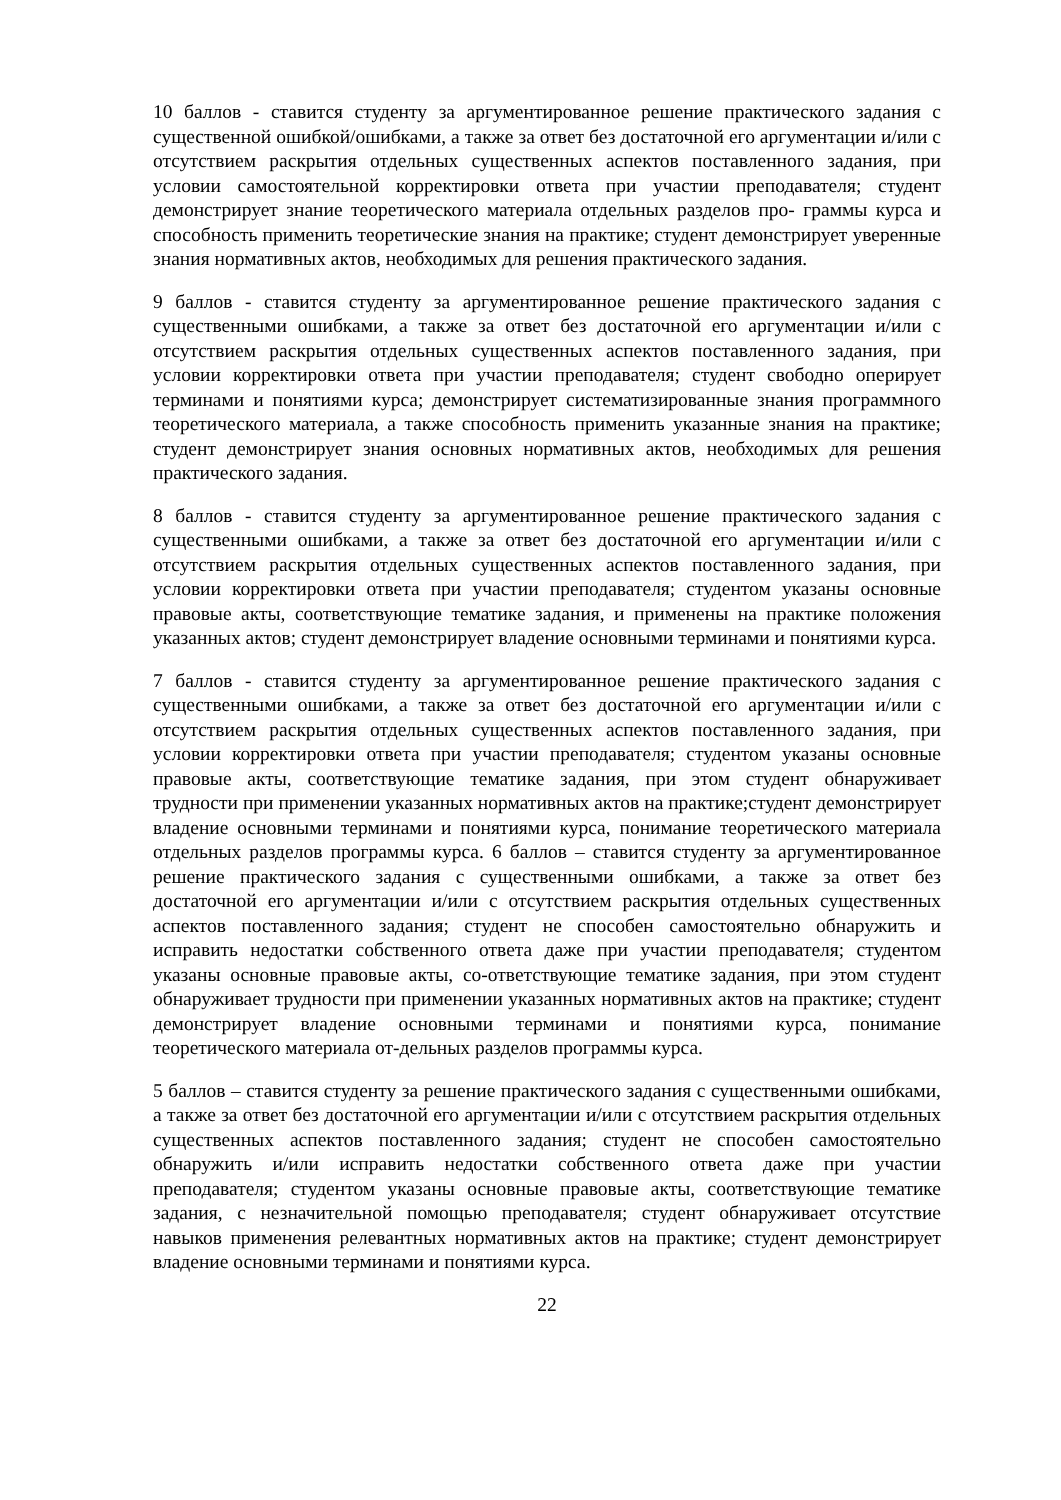10 баллов - ставится студенту за аргументированное решение практического задания с существенной ошибкой/ошибками, а также за ответ без достаточной его аргументации и/или с отсутствием раскрытия отдельных существенных аспектов поставленного задания, при условии самостоятельной корректировки ответа при участии преподавателя; студент демонстрирует знание теоретического материала отдельных разделов про- граммы курса и способность применить теоретические знания на практике; студент демонстрирует уверенные знания нормативных актов, необходимых для решения практического задания.
9 баллов - ставится студенту за аргументированное решение практического задания с существенными ошибками, а также за ответ без достаточной его аргументации и/или с отсутствием раскрытия отдельных существенных аспектов поставленного задания, при условии корректировки ответа при участии преподавателя; студент свободно оперирует терминами и понятиями курса; демонстрирует систематизированные знания программного теоретического материала, а также способность применить указанные знания на практике; студент демонстрирует знания основных нормативных актов, необходимых для решения практического задания.
8 баллов - ставится студенту за аргументированное решение практического задания с существенными ошибками, а также за ответ без достаточной его аргументации и/или с отсутствием раскрытия отдельных существенных аспектов поставленного задания, при условии корректировки ответа при участии преподавателя; студентом указаны основные правовые акты, соответствующие тематике задания, и применены на практике положения указанных актов; студент демонстрирует владение основными терминами и понятиями курса.
7 баллов - ставится студенту за аргументированное решение практического задания с существенными ошибками, а также за ответ без достаточной его аргументации и/или с отсутствием раскрытия отдельных существенных аспектов поставленного задания, при условии корректировки ответа при участии преподавателя; студентом указаны основные правовые акты, соответствующие тематике задания, при этом студент обнаруживает трудности при применении указанных нормативных актов на практике;студент демонстрирует владение основными терминами и понятиями курса, понимание теоретического материала отдельных разделов программы курса. 6 баллов – ставится студенту за аргументированное решение практического задания с существенными ошибками, а также за ответ без достаточной его аргументации и/или с отсутствием раскрытия отдельных существенных аспектов поставленного задания; студент не способен самостоятельно обнаружить и исправить недостатки собственного ответа даже при участии преподавателя; студентом указаны основные правовые акты, со-ответствующие тематике задания, при этом студент обнаруживает трудности при применении указанных нормативных актов на практике; студент демонстрирует владение основными терминами и понятиями курса, понимание теоретического материала от-дельных разделов программы курса.
5 баллов – ставится студенту за решение практического задания с существенными ошибками, а также за ответ без достаточной его аргументации и/или с отсутствием раскрытия отдельных существенных аспектов поставленного задания; студент не способен самостоятельно обнаружить и/или исправить недостатки собственного ответа даже при участии преподавателя; студентом указаны основные правовые акты, соответствующие тематике задания, с незначительной помощью преподавателя; студент обнаруживает отсутствие навыков применения релевантных нормативных актов на практике; студент демонстрирует владение основными терминами и понятиями курса.
22